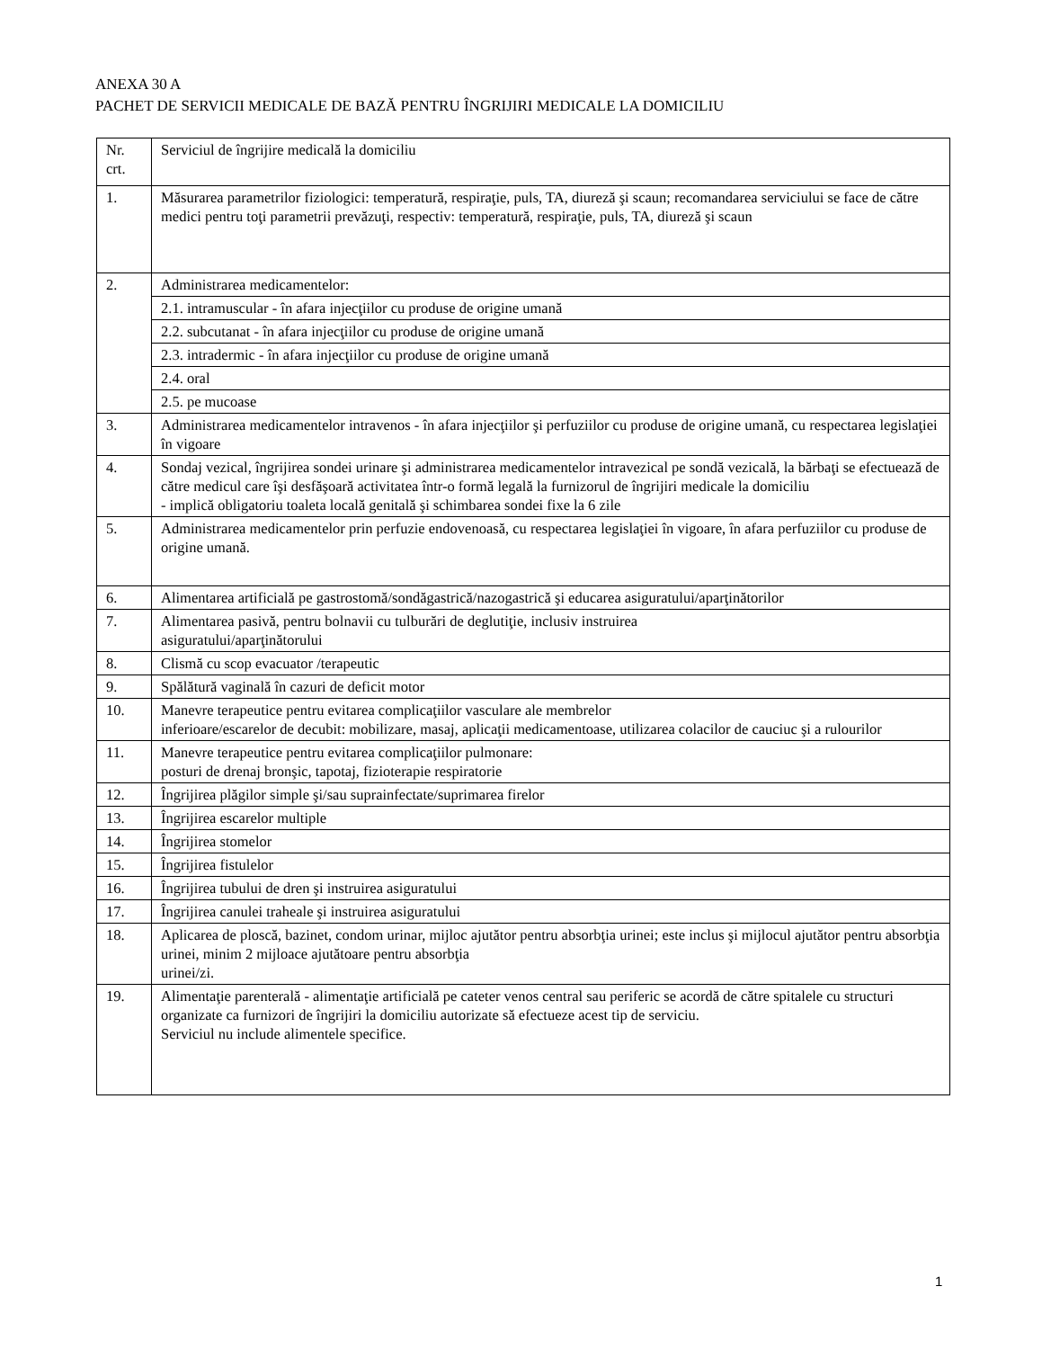ANEXA 30 A
PACHET DE SERVICII MEDICALE DE BAZĂ PENTRU ÎNGRIJIRI MEDICALE LA DOMICILIU
| Nr. crt. | Serviciul de îngrijire medicală la domiciliu |
| 1. | Măsurarea parametrilor fiziologici: temperatură, respiraţie, puls, TA, diureză şi scaun; recomandarea serviciului se face de către medici pentru toţi parametrii prevăzuţi, respectiv: temperatură, respiraţie, puls, TA, diureză şi scaun |
| 2. | Administrarea medicamentelor: |
| | 2.1. intramuscular - în afara injecţiilor cu produse de origine umană |
| | 2.2. subcutanat - în afara injecţiilor cu produse de origine umană |
| | 2.3. intradermic - în afara injecţiilor cu produse de origine umană |
| | 2.4. oral |
| | 2.5. pe mucoase |
| 3. | Administrarea medicamentelor intravenos - în afara injecţiilor şi perfuziilor cu produse de origine umană, cu respectarea legislaţiei în vigoare |
| 4. | Sondaj vezical, îngrijirea sondei urinare şi administrarea medicamentelor intravezical pe sondă vezicală, la bărbaţi se efectuează de către medicul care îşi desfăşoară activitatea într-o formă legală la furnizorul de îngrijiri medicale la domiciliu - implică obligatoriu toaleta locală genitală şi schimbarea sondei fixe la 6 zile |
| 5. | Administrarea medicamentelor prin perfuzie endovenoasă, cu respectarea legislaţiei în vigoare, în afara perfuziilor cu produse de origine umană. |
| 6. | Alimentarea artificială pe gastrostomă/sondăgastrică/nazogastrică şi educarea asiguratului/aparţinătorilor |
| 7. | Alimentarea pasivă, pentru bolnavii cu tulburări de deglutiţie, inclusiv instruirea asiguratului/aparţinătorului |
| 8. | Clismă cu scop evacuator /terapeutic |
| 9. | Spălătură vaginală în cazuri de deficit motor |
| 10. | Manevre terapeutice pentru evitarea complicaţiilor vasculare ale membrelor inferioare/escarelor de decubit: mobilizare, masaj, aplicaţii medicamentoase, utilizarea colacilor de cauciuc şi a rulourilor |
| 11. | Manevre terapeutice pentru evitarea complicaţiilor pulmonare: posturi de drenaj bronşic, tapotaj, fizioterapie respiratorie |
| 12. | Îngrijirea plăgilor simple şi/sau suprainfectate/suprimarea firelor |
| 13. | Îngrijirea escarelor multiple |
| 14. | Îngrijirea stomelor |
| 15. | Îngrijirea fistulelor |
| 16. | Îngrijirea tubului de dren şi instruirea asiguratului |
| 17. | Îngrijirea canulei traheale şi instruirea asiguratului |
| 18. | Aplicarea de ploscă, bazinet, condom urinar, mijloc ajutător pentru absorbţia urinei; este inclus şi mijlocul ajutător pentru absorbţia urinei, minim 2 mijloace ajutătoare pentru absorbţia urinei/zi. |
| 19. | Alimentaţie parenterală - alimentaţie artificială pe cateter venos central sau periferic se acordă de către spitalele cu structuri organizate ca furnizori de îngrijiri la domiciliu autorizate să efectueze acest tip de serviciu. Serviciul nu include alimentele specifice. |
1